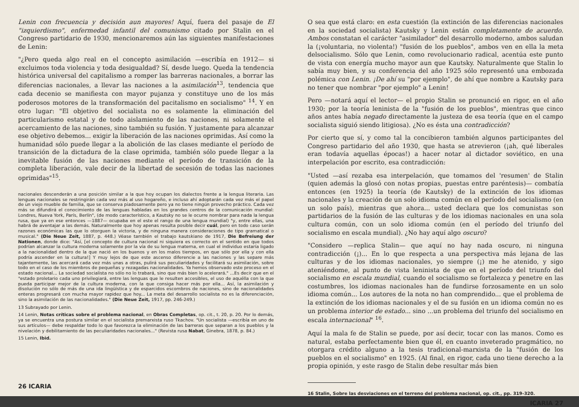Lenin con frecuencia y decisión aun mayores! Aquí, fuera del pasaje de El "izquierdismo", enfermedad infantil del comunismo citado por Stalin en el Congreso partidario de 1930, mencionaremos aún las siguientes manifestaciones de Lenin:
"¿Pero queda algo real en el concepto asimilación —escribía en 1912— si excluimos toda violencia y toda desigualdad? Sí, desde luego. Queda la tendencia histórica universal del capitalismo a romper las barreras nacionales, a borrar las diferencias nacionales, a llevar las naciones a la asimilación<sup>13</sup>, tendencia que cada decenio se manifiesta con mayor pujanza y constituye uno de los más poderosos motores de la transformación del pacitalismo en socialismo" <sup>14</sup>. Y en otro lugar: "El objetivo del socialista no es solamente la eliminación del particularismo estatal y de todo aislamiento de las naciones, ni solamente el acercamiento de las naciones, sino también su fusión. Y justamente para alcanzar ese objetivo debemos... exigir la liberación de las naciones oprimidas. Así como la humanidad sólo puede llegar a la abolición de las clases mediante el período de transición de la dictadura de la clase oprimida, también sólo puede llegar a la inevitable fusión de las naciones mediante el período de transición de la completa liberación, vale decir de la libertad de secesión de todas las naciones oprimidas"<sup>15</sup>.
nacionales descenderán a una posición similar a la que hoy ocupan los dialectos frente a la lengua literaria. Las lenguas nacionales se restringirán cada vez más al uso hogareño, e incluso ahí adoptarán cada vez más el papel de un viejo mueble de familia, que se conserva piadosamente pero ya no tiene ningún provecho práctico. Cada vez más se difundirá el conocimiento de las lenguas habladas en los grandes centros de la comunicación mundial: Londres, Nueva York, París, Berlín", (de modo característico, a Kautsky no se le ocurre nombrar para nada la lengua rusa, que ya en ese entonces —1887— ocupaba en el este el rango de una lengua mundial) "y, entre ellas, una habrá de aventajar a las demás. Naturalmente que hoy apenas resulta posible decir cuál, pero en todo caso serán razones económicas las que lo otorguen la victoria, y de ninguna manera consideraciones de tipo gramatical o musical." (Die Neue Zeit, 1887, p. 448.) Véase también el trabajo kautskiano de 1917, Die Befreiung der Nationen, donde dice: "Así, [el concepto de cultura nacional ni siquiera es correcto en el sentido en que todos podrían alcanzar la cultura moderna solamente por la vía de su lengua materna, en cual el individuo estaría ligado a la nacionalidad dentro de la que nació en los buenos y en los malos tiempos, en que sólo por ella y con ella podría ascender en la cultura!] Y muy lejos de que este ascenso diferencie a las naciones y las separe más tajantemente, las acercará cada vez más unas a otras, pulirá sus peculiaridades y facilitará su asimilación, sobre todo en el caso de los miembros de pequeñas y rezagadas nacionalidades. Ya hemos observado este proceso en el estado nacional... La sociedad socialista no sólo no lo trabará, sino que más bien lo acelerará." ...Es decir que en el "estado proletario cada uno privilegiará, entre las lenguas que le resulten accesibles, el uso de aquélla con la que pueda participar mejor de la cultura moderna, con la que consiga hacer más por ella... Así, la asimilación y disolución no sólo de más de una ida lingüística y de esparcidos escombros de naciones, sino de nacionalidades enteras progresará con mucha mayor rapidez que hoy... La meta del desarrollo socialista no es la diferenciación, sino la asimilación de las nacionalidades." (Die Neue Zeit, 1917, pp. 246-249.)
13 Subrayado por Lenin.
14 Lenin, Notas críticas sobre el problema nacional, en Obras Completas, op. cit., t. 20, p. 20. Por lo demás, ya se encuentra una postura similar en el socialista premarxista ruso Tkachov. "Un socialista —escribía en uno de sus artículos— debe respaldar todo lo que favorezca la eliminación de las barreras que separan a los pueblos y la nivelación y debilitamiento de las peculiaridades nacionales..." (Revista rusa Nabat, Ginebra, 1878, p. 84.)
15 Lenin, Ibid.
26 ICARIA
O sea que está claro: en esta cuestión (la extinción de las diferencias nacionales en la sociedad socialista) Kautsky y Lenin están completamente de acuerdo. Ambos constatan el carácter "asimilador" del desarrollo moderno, ambos saludan la (¡voluntaria, no violenta!) "fusión de los pueblos", ambos ven en ella la meta delsocialismo. Sólo que Lenin, como revolucionario radical, acentúa este punto de vista con energía mucho mayor aun que Kautsky. Naturalmente que Stalin lo sabía muy bien, y su conferencia del año 1925 sólo representó una embozada polémica con Lenin. ¡De ahí su "por ejemplo", de ahí que nombre a Kautsky para no tener que nombrar "por ejemplo" a Lenin!
Pero —notará aquí el lector— el propio Stalin se pronunció en rigor, en el año 1930; por la teoría leninista de la "fusión de los pueblos", mientras que cinco años antes había negado directamente la justeza de esa teoría (que en el campo socialista siguió siendo litigiosa). ¿No es ésta una contradicción?
Por cierto que sí, y como tal la concibieron también algunos participantes del Congreso partidario del año 1930, que hasta se atrevieron (¡ah, qué liberales eran todavía aquellas épocas!) a hacer notar al dictador soviético, en una interpelación por escrito, esa contradicción:
"Usted —así rezaba esa interpelación, que tomamos del 'resumen' de Stalin (quien además la glosó con notas propias, puestas entre paréntesis)— combatía entonces (en 1925) la teoría (de Kautsky) de la extinción de los idiomas nacionales y la creación de un solo idioma común en el período del socialismo (en un solo país), mientras que ahora... usted declara que los comunistas son partidarios de la fusión de las culturas y de los idiomas nacionales en una sola cultura común, con un solo idioma común (en el período del triunfo del socialismo en escala mundial). ¿No hay aquí algo oscuro?
"Considero —replica Stalin— que aquí no hay nada oscuro, ni ninguna contradicción (¡)... En lo que respecta a una perspectiva más lejana de las culturas y de los idiomas nacionales, yo siempre (¡) me he atenido, y sigo ateniéndome, al punto de vista leninista de que en el período del triunfo del socialismo en escala mundial, cuando el socialismo se fortalezca y penetre en las costumbres, los idiomas nacionales han de fundirse forzosamente en un solo idioma común... Los autores de la nota no han comprendido... que el problema de la extinción de los idiomas nacionales y el de su fusión en un idioma común no es un problema interior de estado... sino ...un problema del triunfo del socialismo en escala internacional" <sup>16</sup>.
Aquí la mala fe de Stalin se puede, por así decir, tocar con las manos. Como es natural, estaba perfectamente bien que él, en cuanto inveterado pragmático, no otorgara crédito alguno a la tesis tradicional-marxista de la "fusión de los pueblos en el socialismo" en 1925. (Al final, en rigor, cada uno tiene derecho a la propia opinión, y este rasgo de Stalin debe resultar más bien
16 Stalin, Sobre las desviaciones en el terreno del problema nacional, op. cit., pp. 319-320.
ICARIA 27